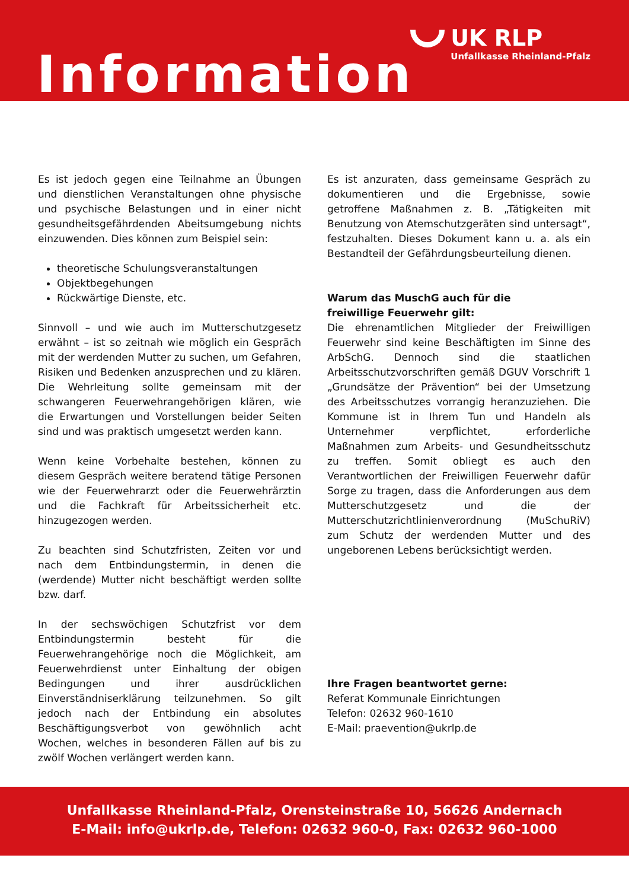UK RLP
Unfallkasse Rheinland-Pfalz
Information
Es ist jedoch gegen eine Teilnahme an Übungen und dienstlichen Veranstaltungen ohne physische und psychische Belastungen und in einer nicht gesundheitsgefährdenden Abeitsumgebung nichts einzuwenden. Dies können zum Beispiel sein:
theoretische Schulungsveranstaltungen
Objektbegehungen
Rückwärtige Dienste, etc.
Sinnvoll – und wie auch im Mutterschutzgesetz erwähnt – ist so zeitnah wie möglich ein Gespräch mit der werdenden Mutter zu suchen, um Gefahren, Risiken und Bedenken anzusprechen und zu klären. Die Wehrleitung sollte gemeinsam mit der schwangeren Feuerwehrangehörigen klären, wie die Erwartungen und Vorstellungen beider Seiten sind und was praktisch umgesetzt werden kann.
Wenn keine Vorbehalte bestehen, können zu diesem Gespräch weitere beratend tätige Personen wie der Feuerwehrarzt oder die Feuerwehrärztin und die Fachkraft für Arbeitssicherheit etc. hinzugezogen werden.
Zu beachten sind Schutzfristen, Zeiten vor und nach dem Entbindungstermin, in denen die (werdende) Mutter nicht beschäftigt werden sollte bzw. darf.
In der sechswöchigen Schutzfrist vor dem Entbindungstermin besteht für die Feuerwehrangehörige noch die Möglichkeit, am Feuerwehrdienst unter Einhaltung der obigen Bedingungen und ihrer ausdrücklichen Einverständniserklärung teilzunehmen. So gilt jedoch nach der Entbindung ein absolutes Beschäftigungsverbot von gewöhnlich acht Wochen, welches in besonderen Fällen auf bis zu zwölf Wochen verlängert werden kann.
Es ist anzuraten, dass gemeinsame Gespräch zu dokumentieren und die Ergebnisse, sowie getroffene Maßnahmen z. B. „Tätigkeiten mit Benutzung von Atemschutzgeräten sind untersagt“, festzuhalten. Dieses Dokument kann u. a. als ein Bestandteil der Gefährdungsbeurteilung dienen.
Warum das MuschG auch für die
freiwillige Feuerwehr gilt:
Die ehrenamtlichen Mitglieder der Freiwilligen Feuerwehr sind keine Beschäftigten im Sinne des ArbSchG. Dennoch sind die staatlichen Arbeitsschutzvorschriften gemäß DGUV Vorschrift 1 „Grundsätze der Prävention“ bei der Umsetzung des Arbeitsschutzes vorrangig heranzuziehen. Die Kommune ist in Ihrem Tun und Handeln als Unternehmer verpflichtet, erforderliche Maßnahmen zum Arbeits- und Gesundheitsschutz zu treffen. Somit obliegt es auch den Verantwortlichen der Freiwilligen Feuerwehr dafür Sorge zu tragen, dass die Anforderungen aus dem Mutterschutzgesetz und die der Mutterschutzrichtlinienverordnung (MuSchuRiV) zum Schutz der werdenden Mutter und des ungeborenen Lebens berücksichtigt werden.
Ihre Fragen beantwortet gerne:
Referat Kommunale Einrichtungen
Telefon: 02632 960-1610
E-Mail: praevention@ukrlp.de
Unfallkasse Rheinland-Pfalz, Orensteinstraße 10, 56626 Andernach
E-Mail: info@ukrlp.de, Telefon: 02632 960-0, Fax: 02632 960-1000